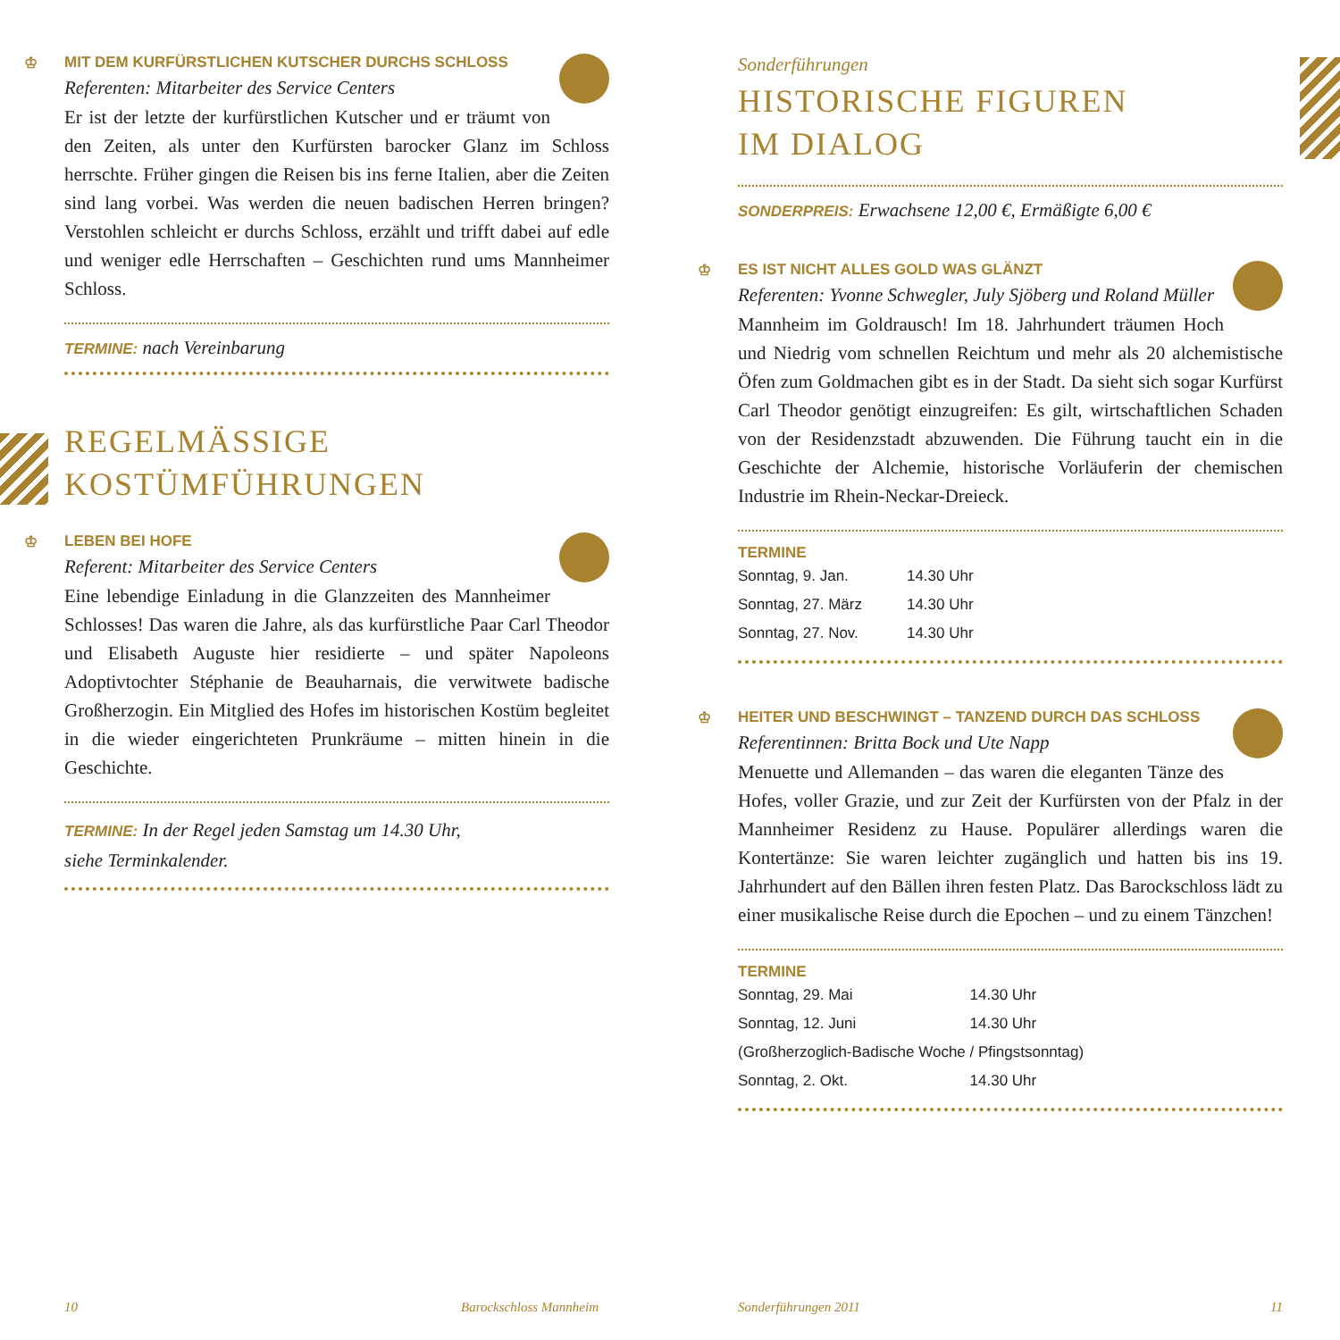♔ MIT DEM KURFÜRSTLICHEN KUTSCHER DURCHS SCHLOSS
Referenten: Mitarbeiter des Service Centers
Er ist der letzte der kurfürstlichen Kutscher und er träumt von den Zeiten, als unter den Kurfürsten barocker Glanz im Schloss herrschte. Früher gingen die Reisen bis ins ferne Italien, aber die Zeiten sind lang vorbei. Was werden die neuen badischen Herren bringen? Verstohlen schleicht er durchs Schloss, erzählt und trifft dabei auf edle und weniger edle Herrschaften – Geschichten rund ums Mannheimer Schloss.
TERMINE: nach Vereinbarung
REGELMÄSSIGE
KOSTÜMFÜHRUNGEN
♔ LEBEN BEI HOFE
Referent: Mitarbeiter des Service Centers
Eine lebendige Einladung in die Glanzzeiten des Mannheimer Schlosses! Das waren die Jahre, als das kurfürstliche Paar Carl Theodor und Elisabeth Auguste hier residierte – und später Napoleons Adoptivtochter Stéphanie de Beauharnais, die verwitwete badische Großherzogin. Ein Mitglied des Hofes im historischen Kostüm begleitet in die wieder eingerichteten Prunkräume – mitten hinein in die Geschichte.
TERMINE: In der Regel jeden Samstag um 14.30 Uhr,
siehe Terminkalender.
Sonderführungen
HISTORISCHE FIGUREN
IM DIALOG
SONDERPREIS: Erwachsene 12,00 €, Ermäßigte 6,00 €
♔ ES IST NICHT ALLES GOLD WAS GLÄNZT
Referenten: Yvonne Schwegler, July Sjöberg und Roland Müller
Mannheim im Goldrausch! Im 18. Jahrhundert träumen Hoch und Niedrig vom schnellen Reichtum und mehr als 20 alchemistische Öfen zum Goldmachen gibt es in der Stadt. Da sieht sich sogar Kurfürst Carl Theodor genötigt einzugreifen: Es gilt, wirtschaftlichen Schaden von der Residenzstadt abzuwenden. Die Führung taucht ein in die Geschichte der Alchemie, historische Vorläuferin der chemischen Industrie im Rhein-Neckar-Dreieck.
TERMINE
| Sonntag, 9. Jan. | 14.30 Uhr |
| Sonntag, 27. März | 14.30 Uhr |
| Sonntag, 27. Nov. | 14.30 Uhr |
♔ HEITER UND BESCHWINGT – TANZEND DURCH DAS SCHLOSS
Referentinnen: Britta Bock und Ute Napp
Menuette und Allemanden – das waren die eleganten Tänze des Hofes, voller Grazie, und zur Zeit der Kurfürsten von der Pfalz in der Mannheimer Residenz zu Hause. Populärer allerdings waren die Kontertänze: Sie waren leichter zugänglich und hatten bis ins 19. Jahrhundert auf den Bällen ihren festen Platz. Das Barockschloss lädt zu einer musikalische Reise durch die Epochen – und zu einem Tänzchen!
TERMINE
| Sonntag, 29. Mai | 14.30 Uhr |
| Sonntag, 12. Juni | 14.30 Uhr |
| (Großherzoglich-Badische Woche / Pfingstsonntag) | |
| Sonntag, 2. Okt. | 14.30 Uhr |
10 Barockschloss Mannheim Sonderführungen 2011 11